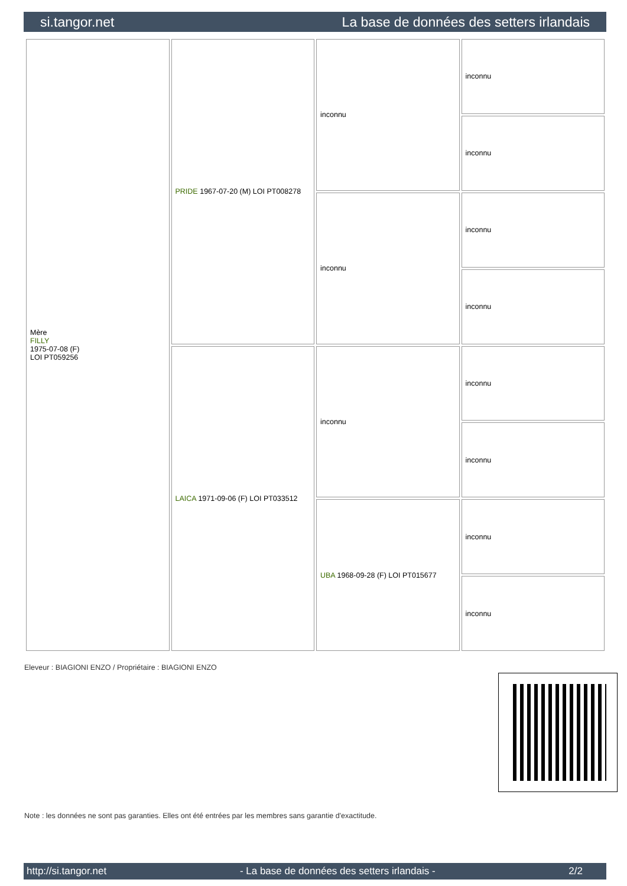si.tangor.net La base de données des setters irlandais
| Mère FILLY 1975-07-08 (F) LOI PT059256 | PRIDE 1967-07-20 (M) LOI PT008278 | inconnu | inconnu |
| | | | inconnu |
| | | inconnu | inconnu |
| | | | inconnu |
| | LAICA 1971-09-06 (F) LOI PT033512 | inconnu | inconnu |
| | | | inconnu |
| | | UBA 1968-09-28 (F) LOI PT015677 | inconnu |
| | | | inconnu |
Eleveur : BIAGIONI ENZO / Propriétaire : BIAGIONI ENZO
Note : les données ne sont pas garanties. Elles ont été entrées par les membres sans garantie d'exactitude.
http://si.tangor.net - La base de données des setters irlandais - 2/2